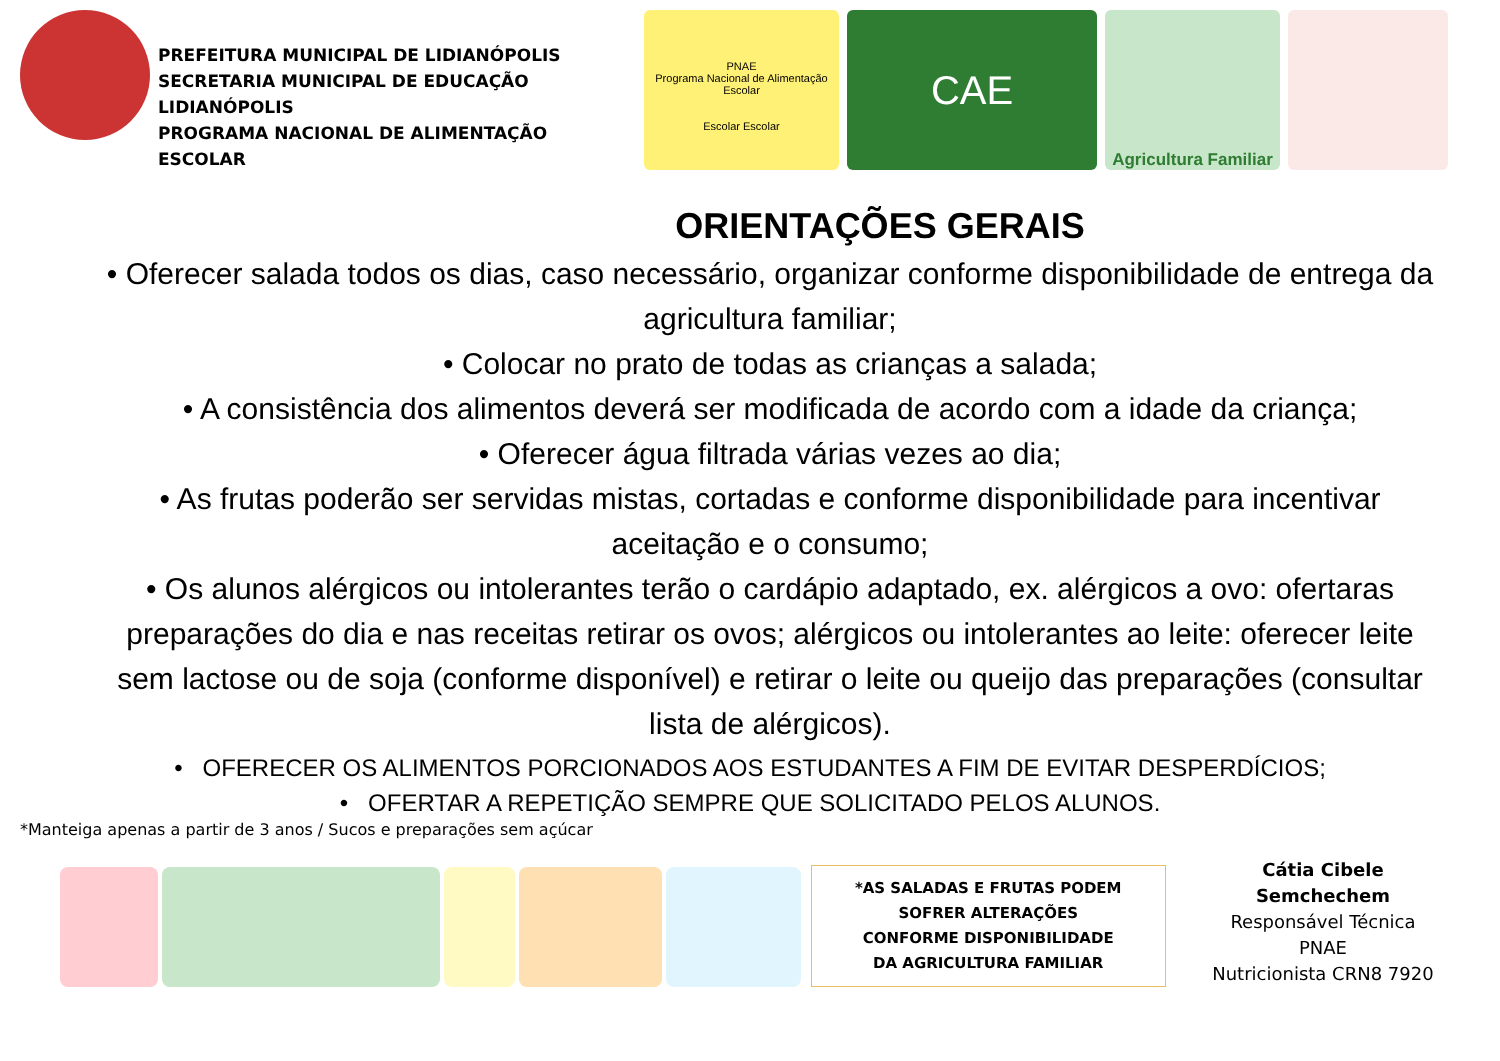PREFEITURA MUNICIPAL DE LIDIANÓPOLIS
SECRETARIA MUNICIPAL DE EDUCAÇÃO LIDIANÓPOLIS
PROGRAMA NACIONAL DE ALIMENTAÇÃO ESCOLAR
PNAE
Programa Nacional de Alimentação Escolar
Escolar Escolar
CAE
Agricultura Familiar
ORIENTAÇÕES GERAIS
• Oferecer salada todos os dias, caso necessário, organizar conforme disponibilidade de entrega da agricultura familiar;
• Colocar no prato de todas as crianças a salada;
• A consistência dos alimentos deverá ser modificada de acordo com a idade da criança;
• Oferecer água filtrada várias vezes ao dia;
• As frutas poderão ser servidas mistas, cortadas e conforme disponibilidade para incentivar aceitação e o consumo;
• Os alunos alérgicos ou intolerantes terão o cardápio adaptado, ex. alérgicos a ovo: ofertaras preparações do dia e nas receitas retirar os ovos; alérgicos ou intolerantes ao leite: oferecer leite sem lactose ou de soja (conforme disponível) e retirar o leite ou queijo das preparações (consultar lista de alérgicos).
• OFERECER OS ALIMENTOS PORCIONADOS AOS ESTUDANTES A FIM DE EVITAR DESPERDÍCIOS;
• OFERTAR A REPETIÇÃO SEMPRE QUE SOLICITADO PELOS ALUNOS.
*Manteiga apenas a partir de 3 anos / Sucos e preparações sem açúcar
*AS SALADAS E FRUTAS PODEM
SOFRER ALTERAÇÕES
CONFORME DISPONIBILIDADE
DA AGRICULTURA FAMILIAR
Cátia Cibele Semchechem
Responsável Técnica PNAE
Nutricionista CRN8 7920